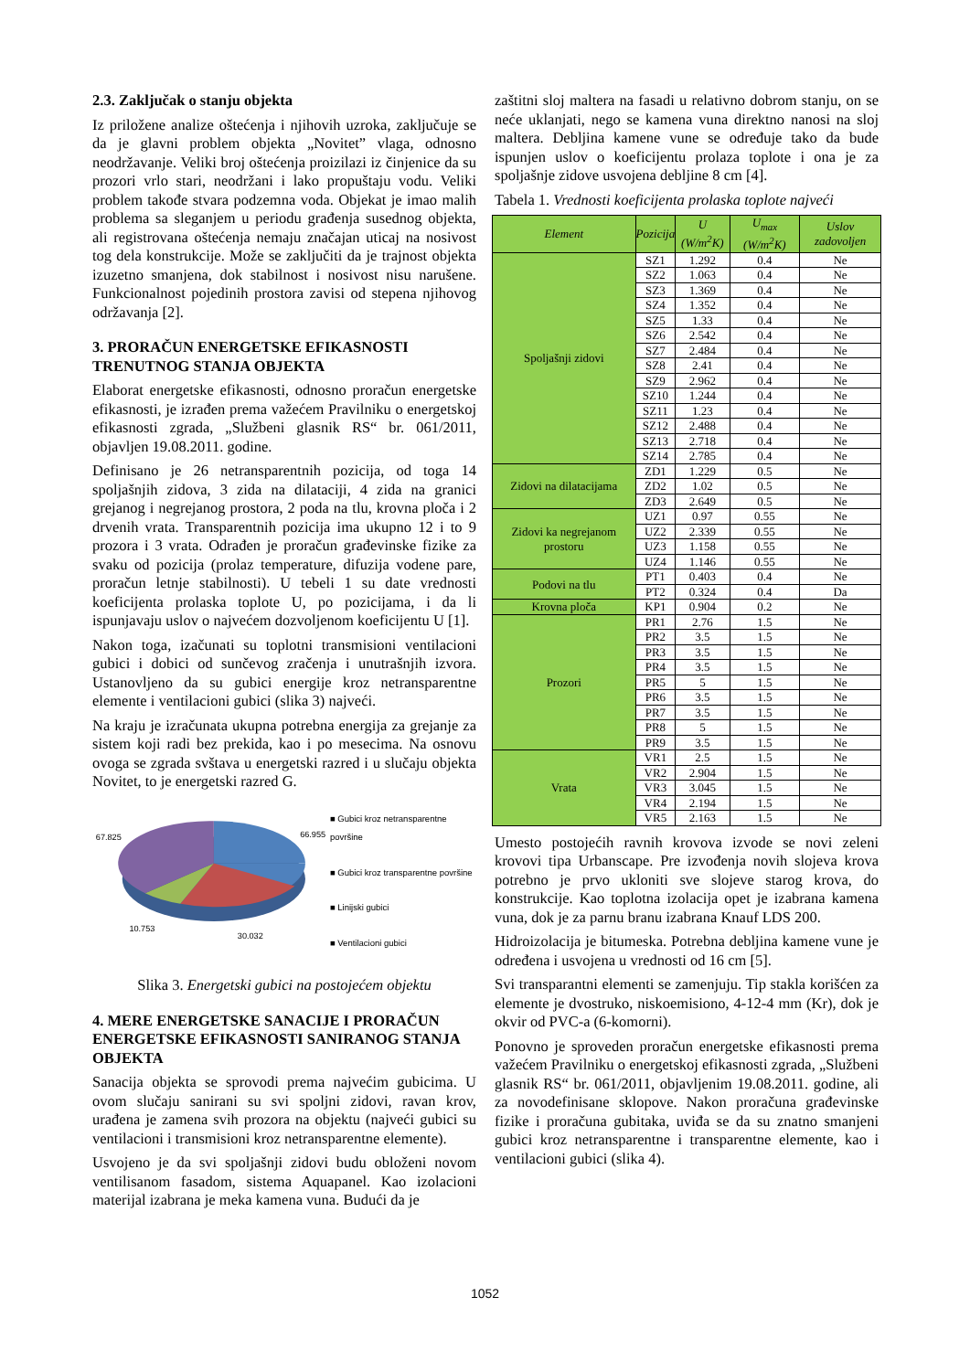2.3. Zaključak o stanju objekta
Iz priložene analize oštećenja i njihovih uzroka, zaključuje se da je glavni problem objekta „Novitet” vlaga, odnosno neodržavanje. Veliki broj oštećenja proizilazi iz činjenice da su prozori vrlo stari, neodržani i lako propuštaju vodu. Veliki problem takođe stvara podzemna voda. Objekat je imao malih problema sa sleganjem u periodu građenja susednog objekta, ali registrovana oštećenja nemaju značajan uticaj na nosivost tog dela konstrukcije. Može se zaključiti da je trajnost objekta izuzetno smanjena, dok stabilnost i nosivost nisu narušene. Funkcionalnost pojedinih prostora zavisi od stepena njihovog održavanja [2].
3. PRORAČUN ENERGETSKE EFIKASNOSTI TRENUTNOG STANJA OBJEKTA
Elaborat energetske efikasnosti, odnosno proračun energetske efikasnosti, je izrađen prema važećem Pravilniku o energetskoj efikasnosti zgrada, „Službeni glasnik RS“ br. 061/2011, objavljen 19.08.2011. godine.
Definisano je 26 netransparentnih pozicija, od toga 14 spoljašnjih zidova, 3 zida na dilataciji, 4 zida na granici grejanog i negrejanog prostora, 2 poda na tlu, krovna ploča i 2 drvenih vrata. Transparentnih pozicija ima ukupno 12 i to 9 prozora i 3 vrata. Odrađen je proračun građevinske fizike za svaku od pozicija (prolaz temperature, difuzija vodene pare, proračun letnje stabilnosti). U tebeli 1 su date vrednosti koeficijenta prolaska toplote U, po pozicijama, i da li ispunjavaju uslov o najvećem dozvoljenom koeficijentu U [1].
Nakon toga, izačunati su toplotni transmisioni ventilacioni gubici i dobici od sunčevog zračenja i unutrašnjih izvora. Ustanovljeno da su gubici energije kroz netransparentne elemente i ventilacioni gubici (slika 3) najveći.
Na kraju je izračunata ukupna potrebna energija za grejanje za sistem koji radi bez prekida, kao i po mesecima. Na osnovu ovoga se zgrada svštava u energetski razred i u slučaju objekta Novitet, to je energetski razred G.
67.825
66.955
10.753
30.032
■ Gubici kroz netransparentne površine
■ Gubici kroz transparentne površine
■ Linijski gubici
■ Ventilacioni gubici
Slika 3. Energetski gubici na postojećem objektu
4. MERE ENERGETSKE SANACIJE I PRORAČUN ENERGETSKE EFIKASNOSTI SANIRANOG STANJA OBJEKTA
Sanacija objekta se sprovodi prema najvećim gubicima. U ovom slučaju sanirani su svi spoljni zidovi, ravan krov, urađena je zamena svih prozora na objektu (najveći gubici su ventilacioni i transmisioni kroz netransparentne elemente).
Usvojeno je da svi spoljašnji zidovi budu obloženi novom ventilisanom fasadom, sistema Aquapanel. Kao izolacioni materijal izabrana je meka kamena vuna. Budući da je
zaštitni sloj maltera na fasadi u relativno dobrom stanju, on se neće uklanjati, nego se kamena vuna direktno nanosi na sloj maltera. Debljina kamene vune se određuje tako da bude ispunjen uslov o koeficijentu prolaza toplote i ona je za spoljašnje zidove usvojena debljine 8 cm [4].
Tabela 1. Vrednosti koeficijenta prolaska toplote najveći
| Element | Pozicija | U (W/m<sup>2</sup>K) | U<sub>max</sub> (W/m<sup>2</sup>K) | Uslov zadovoljen |
| --- | --- | --- | --- | --- |
| Spoljašnji zidovi | SZ1 | 1.292 | 0.4 | Ne |
| | SZ2 | 1.063 | 0.4 | Ne |
| | SZ3 | 1.369 | 0.4 | Ne |
| | SZ4 | 1.352 | 0.4 | Ne |
| | SZ5 | 1.33 | 0.4 | Ne |
| | SZ6 | 2.542 | 0.4 | Ne |
| | SZ7 | 2.484 | 0.4 | Ne |
| | SZ8 | 2.41 | 0.4 | Ne |
| | SZ9 | 2.962 | 0.4 | Ne |
| | SZ10 | 1.244 | 0.4 | Ne |
| | SZ11 | 1.23 | 0.4 | Ne |
| | SZ12 | 2.488 | 0.4 | Ne |
| | SZ13 | 2.718 | 0.4 | Ne |
| | SZ14 | 2.785 | 0.4 | Ne |
| Zidovi na dilatacijama | ZD1 | 1.229 | 0.5 | Ne |
| | ZD2 | 1.02 | 0.5 | Ne |
| | ZD3 | 2.649 | 0.5 | Ne |
| Zidovi ka negrejanom prostoru | UZ1 | 0.97 | 0.55 | Ne |
| | UZ2 | 2.339 | 0.55 | Ne |
| | UZ3 | 1.158 | 0.55 | Ne |
| | UZ4 | 1.146 | 0.55 | Ne |
| Podovi na tlu | PT1 | 0.403 | 0.4 | Ne |
| | PT2 | 0.324 | 0.4 | Da |
| Krovna ploča | KP1 | 0.904 | 0.2 | Ne |
| Prozori | PR1 | 2.76 | 1.5 | Ne |
| | PR2 | 3.5 | 1.5 | Ne |
| | PR3 | 3.5 | 1.5 | Ne |
| | PR4 | 3.5 | 1.5 | Ne |
| | PR5 | 5 | 1.5 | Ne |
| | PR6 | 3.5 | 1.5 | Ne |
| | PR7 | 3.5 | 1.5 | Ne |
| | PR8 | 5 | 1.5 | Ne |
| | PR9 | 3.5 | 1.5 | Ne |
| Vrata | VR1 | 2.5 | 1.5 | Ne |
| | VR2 | 2.904 | 1.5 | Ne |
| | VR3 | 3.045 | 1.5 | Ne |
| | VR4 | 2.194 | 1.5 | Ne |
| | VR5 | 2.163 | 1.5 | Ne |
Umesto postojećih ravnih krovova izvode se novi zeleni krovovi tipa Urbanscape. Pre izvođenja novih slojeva krova potrebno je prvo ukloniti sve slojeve starog krova, do konstrukcije. Kao toplotna izolacija opet je izabrana kamena vuna, dok je za parnu branu izabrana Knauf LDS 200.
Hidroizolacija je bitumeska. Potrebna debljina kamene vune je određena i usvojena u vrednosti od 16 cm [5].
Svi transparantni elementi se zamenjuju. Tip stakla korišćen za elemente je dvostruko, niskoemisiono, 4-12-4 mm (Kr), dok je okvir od PVC-a (6-komorni).
Ponovno je sproveden proračun energetske efikasnosti prema važećem Pravilniku o energetskoj efikasnosti zgrada, „Službeni glasnik RS“ br. 061/2011, objavljenim 19.08.2011. godine, ali za novodefinisane sklopove. Nakon proračuna građevinske fizike i proračuna gubitaka, uviđa se da su znatno smanjeni gubici kroz netransparentne i transparentne elemente, kao i ventilacioni gubici (slika 4).
1052